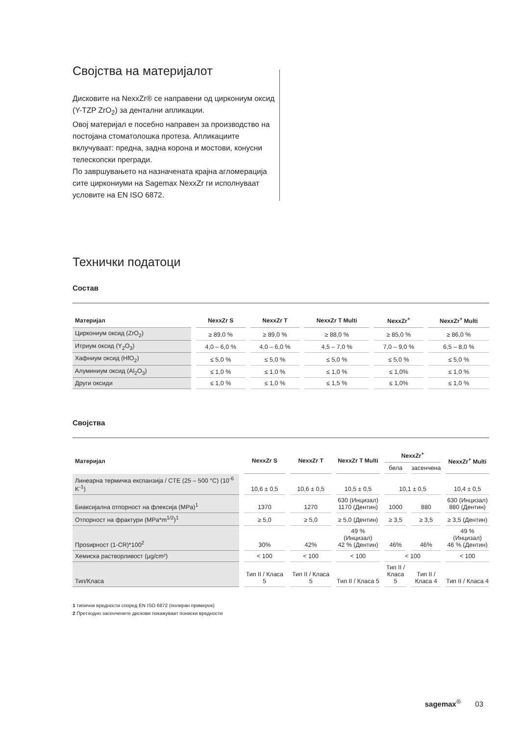Својства на материјалот
Дисковите на NexxZr® се направени од циркониум оксид (Y-TZP ZrO<sub>2</sub>) за дентални апликации.
Овој материјал е посебно направен за производство на постојана стоматолошка протеза. Апликациите вклучуваат: предна, задна корона и мостови, конусни телескопски прегради.
По завршувањето на назначената крајна агломерација сите циркониуми на Sagemax NexxZr ги исполнуваат условите на EN ISO 6872.
Технички податоци
Состав
| Материјал | NexxZr S | NexxZr T | NexxZr T Multi | NexxZr<sup>+</sup> | NexxZr<sup>+</sup> Multi |
| --- | --- | --- | --- | --- | --- |
| Циркониум оксид (ZrO<sub>2</sub>) | ≥ 89,0 % | ≥ 89,0 % | ≥ 88,0 % | ≥ 85,0 % | ≥ 86,0 % |
| Итриум оксид (Y<sub>2</sub>O<sub>3</sub>) | 4,0 – 6,0 % | 4,0 – 6,0 % | 4,5 – 7,0 % | 7,0 – 9,0 % | 6,5 – 8,0 % |
| Хафниум оксид (HfO<sub>2</sub>) | ≤ 5,0 % | ≤ 5,0 % | ≤ 5,0 % | ≤ 5,0 % | ≤ 5,0 % |
| Алуминиум оксид (Al<sub>2</sub>O<sub>3</sub>) | ≤ 1,0 % | ≤ 1,0 % | ≤ 1,0 % | ≤ 1,0% | ≤ 1,0 % |
| Други оксиди | ≤ 1,0 % | ≤ 1,0 % | ≤ 1,5 % | ≤ 1,0% | ≤ 1,0 % |
Својства
| Материјал | NexxZr S | NexxZr T | NexxZr T Multi | NexxZr<sup>+</sup> | | NexxZr<sup>+</sup> Multi |
| --- | --- | --- | --- | --- | --- | --- |
| | | | | бела | засенчена | |
| Линеарна термичка експанзија / CTE (25 – 500 °C) (10<sup>-6</sup> K<sup>-1</sup>) | 10,6 ± 0,5 | 10,6 ± 0,5 | 10,5 ± 0,5 | 10,1 ± 0,5 | | 10,4 ± 0,5 |
| Биаксијална отпорност на флексија (MPa)<sup>1</sup> | 1370 | 1270 | 630 (Инцизал) 1170 (Дентин) | 1000 | 880 | 630 (Инцизал) 880 (Дентин) |
| Отпорност на фрактури (MPa*m<sup>1/2</sup>)<sup>1</sup> | ≥ 5,0 | ≥ 5,0 | ≥ 5,0 (Дентин) | ≥ 3,5 | ≥ 3,5 | ≥ 3,5 (Дентин) |
| Проѕирност (1-CR)*100<sup>2</sup> | 30% | 42% | 49 % (Инцизал) 42 % (Дентин) | 46% | 46% | 49 % (Инцизал) 46 % (Дентин) |
| Хемиска растворливост (µg/cm²) | < 100 | < 100 | < 100 | < 100 | | < 100 |
| Тип/Класа | Тип II / Класа 5 | Тип II / Класа 5 | Тип II / Класа 5 | Тип II / Класа 5 | Тип II / Класа 4 | Тип II / Класа 4 |
1 типични вредности според EN ISO 6872 (полиран примерок)
2 Претходно засенчените дискови покажуваат пониски вредности
sagemax<sup>®</sup> 03